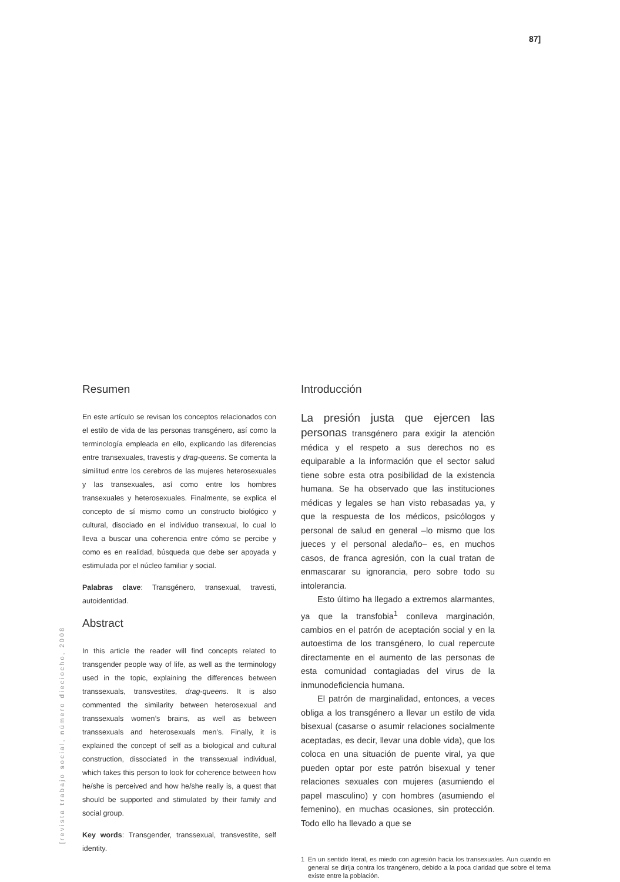87]
[revista trabajo social, número dieciocho, 2008
Resumen
En este artículo se revisan los conceptos relacionados con el estilo de vida de las personas transgénero, así como la terminología empleada en ello, explicando las diferencias entre transexuales, travestis y drag-queens. Se comenta la similitud entre los cerebros de las mujeres heterosexuales y las transexuales, así como entre los hombres transexuales y heterosexuales. Finalmente, se explica el concepto de sí mismo como un constructo biológico y cultural, disociado en el individuo transexual, lo cual lo lleva a buscar una coherencia entre cómo se percibe y como es en realidad, búsqueda que debe ser apoyada y estimulada por el núcleo familiar y social.
Palabras clave: Transgénero, transexual, travesti, autoidentidad.
Abstract
In this article the reader will find concepts related to transgender people way of life, as well as the terminology used in the topic, explaining the differences between transsexuals, transvestites, drag-queens. It is also commented the similarity between heterosexual and transsexuals women’s brains, as well as between transsexuals and heterosexuals men’s. Finally, it is explained the concept of self as a biological and cultural construction, dissociated in the transsexual individual, which takes this person to look for coherence between how he/she is perceived and how he/she really is, a quest that should be supported and stimulated by their family and social group.
Key words: Transgender, transsexual, transvestite, self identity.
Introducción
La presión justa que ejercen las personas transgénero para exigir la atención médica y el respeto a sus derechos no es equiparable a la información que el sector salud tiene sobre esta otra posibilidad de la existencia humana. Se ha observado que las instituciones médicas y legales se han visto rebasadas ya, y que la respuesta de los médicos, psicólogos y personal de salud en general –lo mismo que los jueces y el personal aledaño– es, en muchos casos, de franca agresión, con la cual tratan de enmascarar su ignorancia, pero sobre todo su intolerancia.
Esto último ha llegado a extremos alarmantes, ya que la transfobia<sup>1</sup> conlleva marginación, cambios en el patrón de aceptación social y en la autoestima de los transgénero, lo cual repercute directamente en el aumento de las personas de esta comunidad contagiadas del virus de la inmunodeficiencia humana.
El patrón de marginalidad, entonces, a veces obliga a los transgénero a llevar un estilo de vida bisexual (casarse o asumir relaciones socialmente aceptadas, es decir, llevar una doble vida), que los coloca en una situación de puente viral, ya que pueden optar por este patrón bisexual y tener relaciones sexuales con mujeres (asumiendo el papel masculino) y con hombres (asumiendo el femenino), en muchas ocasiones, sin protección. Todo ello ha llevado a que se
1 En un sentido literal, es miedo con agresión hacia los transexuales. Aun cuando en general se dirija contra los trangénero, debido a la poca claridad que sobre el tema existe entre la población.